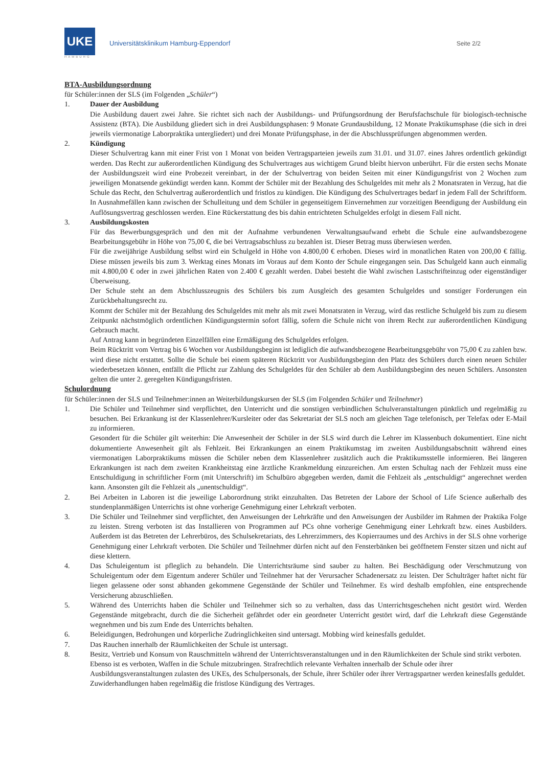UKE
HAMBURG
Universitätsklinikum Hamburg-Eppendorf
Seite 2/2
BTA-Ausbildungsordnung
für Schüler:innen der SLS (im Folgenden „Schüler“)
1. Dauer der Ausbildung
Die Ausbildung dauert zwei Jahre. Sie richtet sich nach der Ausbildungs- und Prüfungsordnung der Berufsfachschule für biologisch-technische Assistenz (BTA). Die Ausbildung gliedert sich in drei Ausbildungsphasen: 9 Monate Grundausbildung, 12 Monate Praktikumsphase (die sich in drei jeweils viermonatige Laborpraktika untergliedert) und drei Monate Prüfungsphase, in der die Abschlussprüfungen abgenommen werden.
2. Kündigung
Dieser Schulvertrag kann mit einer Frist von 1 Monat von beiden Vertragsparteien jeweils zum 31.01. und 31.07. eines Jahres ordentlich gekündigt werden. Das Recht zur außerordentlichen Kündigung des Schulvertrages aus wichtigem Grund bleibt hiervon unberührt. Für die ersten sechs Monate der Ausbildungszeit wird eine Probezeit vereinbart, in der der Schulvertrag von beiden Seiten mit einer Kündigungsfrist von 2 Wochen zum jeweiligen Monatsende gekündigt werden kann. Kommt der Schüler mit der Bezahlung des Schulgeldes mit mehr als 2 Monatsraten in Verzug, hat die Schule das Recht, den Schulvertrag außerordentlich und fristlos zu kündigen. Die Kündigung des Schulvertrages bedarf in jedem Fall der Schriftform. In Ausnahmefällen kann zwischen der Schulleitung und dem Schüler in gegenseitigem Einvernehmen zur vorzeitigen Beendigung der Ausbildung ein Auflösungsvertrag geschlossen werden. Eine Rückerstattung des bis dahin entrichteten Schulgeldes erfolgt in diesem Fall nicht.
3. Ausbildungskosten
Für das Bewerbungsgespräch und den mit der Aufnahme verbundenen Verwaltungsaufwand erhebt die Schule eine aufwandsbezogene Bearbeitungsgebühr in Höhe von 75,00 €, die bei Vertragsabschluss zu bezahlen ist. Dieser Betrag muss überwiesen werden.
Für die zweijährige Ausbildung selbst wird ein Schulgeld in Höhe von 4.800,00 € erhoben. Dieses wird in monatlichen Raten von 200,00 € fällig. Diese müssen jeweils bis zum 3. Werktag eines Monats im Voraus auf dem Konto der Schule eingegangen sein. Das Schulgeld kann auch einmalig mit 4.800,00 € oder in zwei jährlichen Raten von 2.400 € gezahlt werden. Dabei besteht die Wahl zwischen Lastschrifteinzug oder eigenständiger Überweisung.
Der Schule steht an dem Abschlusszeugnis des Schülers bis zum Ausgleich des gesamten Schulgeldes und sonstiger Forderungen ein Zurückbehaltungsrecht zu.
Kommt der Schüler mit der Bezahlung des Schulgeldes mit mehr als mit zwei Monatsraten in Verzug, wird das restliche Schulgeld bis zum zu diesem Zeitpunkt nächstmöglich ordentlichen Kündigungstermin sofort fällig, sofern die Schule nicht von ihrem Recht zur außerordentlichen Kündigung Gebrauch macht.
Auf Antrag kann in begründeten Einzelfällen eine Ermäßigung des Schulgeldes erfolgen.
Beim Rücktritt vom Vertrag bis 6 Wochen vor Ausbildungsbeginn ist lediglich die aufwandsbezogene Bearbeitungsgebühr von 75,00 € zu zahlen bzw. wird diese nicht erstattet. Sollte die Schule bei einem späteren Rücktritt vor Ausbildungsbeginn den Platz des Schülers durch einen neuen Schüler wiederbesetzen können, entfällt die Pflicht zur Zahlung des Schulgeldes für den Schüler ab dem Ausbildungsbeginn des neuen Schülers. Ansonsten gelten die unter 2. geregelten Kündigungsfristen.
Schulordnung
für Schüler:innen der SLS und Teilnehmer:innen an Weiterbildungskursen der SLS (im Folgenden Schüler und Teilnehmer)
1. Die Schüler und Teilnehmer sind verpflichtet, den Unterricht und die sonstigen verbindlichen Schulveranstaltungen pünktlich und regelmäßig zu besuchen. Bei Erkrankung ist der Klassenlehrer/Kursleiter oder das Sekretariat der SLS noch am gleichen Tage telefonisch, per Telefax oder E-Mail zu informieren.
Gesondert für die Schüler gilt weiterhin: Die Anwesenheit der Schüler in der SLS wird durch die Lehrer im Klassenbuch dokumentiert. Eine nicht dokumentierte Anwesenheit gilt als Fehlzeit. Bei Erkrankungen an einem Praktikumstag im zweiten Ausbildungsabschnitt während eines viermonatigen Laborpraktikums müssen die Schüler neben dem Klassenlehrer zusätzlich auch die Praktikumsstelle informieren. Bei längeren Erkrankungen ist nach dem zweiten Krankheitstag eine ärztliche Krankmeldung einzureichen. Am ersten Schultag nach der Fehlzeit muss eine Entschuldigung in schriftlicher Form (mit Unterschrift) im Schulbüro abgegeben werden, damit die Fehlzeit als „entschuldigt“ angerechnet werden kann. Ansonsten gilt die Fehlzeit als „unentschuldigt“.
2. Bei Arbeiten in Laboren ist die jeweilige Laborordnung strikt einzuhalten. Das Betreten der Labore der School of Life Science außerhalb des stundenplanmäßigen Unterrichts ist ohne vorherige Genehmigung einer Lehrkraft verboten.
3. Die Schüler und Teilnehmer sind verpflichtet, den Anweisungen der Lehrkräfte und den Anweisungen der Ausbilder im Rahmen der Praktika Folge zu leisten. Streng verboten ist das Installieren von Programmen auf PCs ohne vorherige Genehmigung einer Lehrkraft bzw. eines Ausbilders. Außerdem ist das Betreten der Lehrerbüros, des Schulsekretariats, des Lehrerzimmers, des Kopierraumes und des Archivs in der SLS ohne vorherige Genehmigung einer Lehrkraft verboten. Die Schüler und Teilnehmer dürfen nicht auf den Fensterbänken bei geöffnetem Fenster sitzen und nicht auf diese klettern.
4. Das Schuleigentum ist pfleglich zu behandeln. Die Unterrichtsräume sind sauber zu halten. Bei Beschädigung oder Verschmutzung von Schuleigentum oder dem Eigentum anderer Schüler und Teilnehmer hat der Verursacher Schadenersatz zu leisten. Der Schulträger haftet nicht für liegen gelassene oder sonst abhanden gekommene Gegenstände der Schüler und Teilnehmer. Es wird deshalb empfohlen, eine entsprechende Versicherung abzuschließen.
5. Während des Unterrichts haben die Schüler und Teilnehmer sich so zu verhalten, dass das Unterrichtsgeschehen nicht gestört wird. Werden Gegenstände mitgebracht, durch die die Sicherheit gefährdet oder ein geordneter Unterricht gestört wird, darf die Lehrkraft diese Gegenstände wegnehmen und bis zum Ende des Unterrichts behalten.
6. Beleidigungen, Bedrohungen und körperliche Zudringlichkeiten sind untersagt. Mobbing wird keinesfalls geduldet.
7. Das Rauchen innerhalb der Räumlichkeiten der Schule ist untersagt.
8. Besitz, Vertrieb und Konsum von Rauschmitteln während der Unterrichtsveranstaltungen und in den Räumlichkeiten der Schule sind strikt verboten. Ebenso ist es verboten, Waffen in die Schule mitzubringen. Strafrechtlich relevante Verhalten innerhalb der Schule oder ihrer Ausbildungsveranstaltungen zulasten des UKEs, des Schulpersonals, der Schule, ihrer Schüler oder ihrer Vertragspartner werden keinesfalls geduldet. Zuwiderhandlungen haben regelmäßig die fristlose Kündigung des Vertrages.